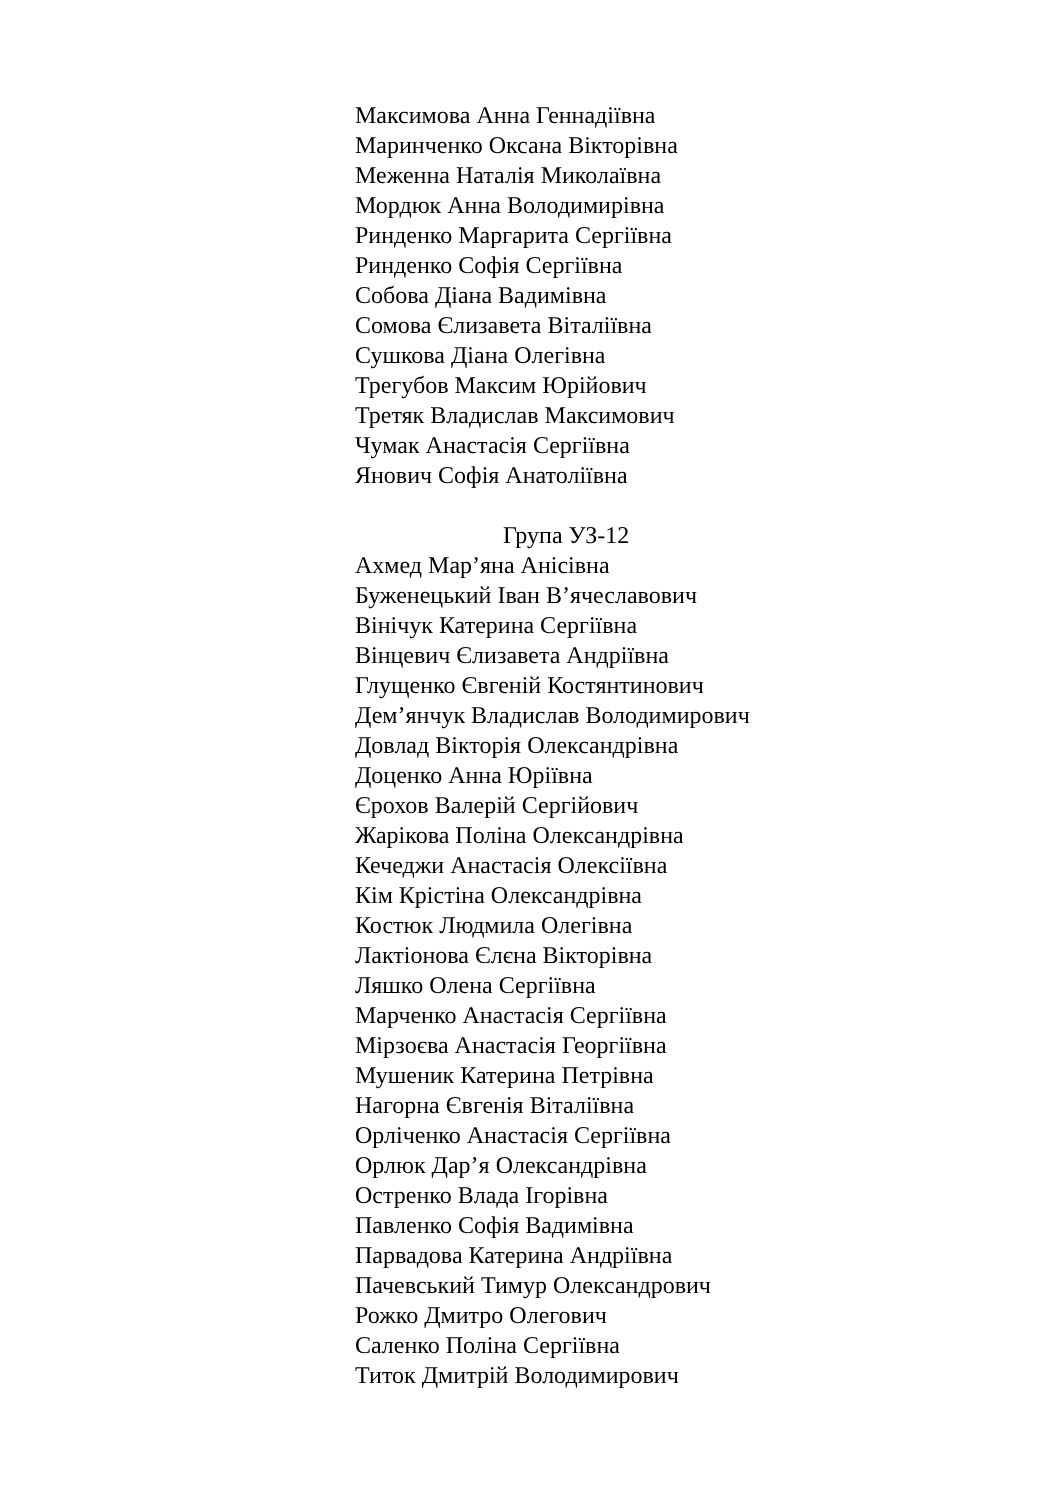Максимова Анна Геннадіївна
Маринченко Оксана Вікторівна
Меженна Наталія Миколаївна
Мордюк Анна Володимирівна
Ринденко Маргарита Сергіївна
Ринденко Софія Сергіївна
Собова Діана Вадимівна
Сомова Єлизавета Віталіївна
Сушкова Діана Олегівна
Трегубов Максим Юрійович
Третяк Владислав Максимович
Чумак Анастасія Сергіївна
Янович Софія Анатоліївна
Група УЗ-12
Ахмед Мар’яна Анісівна
Буженецький Іван В’ячеславович
Вінічук Катерина Сергіївна
Вінцевич Єлизавета Андріївна
Глущенко Євгеній Костянтинович
Дем’янчук Владислав Володимирович
Довлад Вікторія Олександрівна
Доценко Анна Юріївна
Єрохов Валерій Сергійович
Жарікова Поліна Олександрівна
Кечеджи Анастасія Олексіївна
Кім Крістіна Олександрівна
Костюк Людмила Олегівна
Лактіонова Єлєна Вікторівна
Ляшко Олена Сергіївна
Марченко Анастасія Сергіївна
Мірзоєва Анастасія Георгіївна
Мушеник Катерина Петрівна
Нагорна Євгенія Віталіївна
Орліченко Анастасія Сергіївна
Орлюк Дар’я Олександрівна
Остренко Влада Ігорівна
Павленко Софія Вадимівна
Парвадова Катерина Андріївна
Пачевський Тимур Олександрович
Рожко Дмитро Олегович
Саленко Поліна Сергіївна
Титок Дмитрій Володимирович